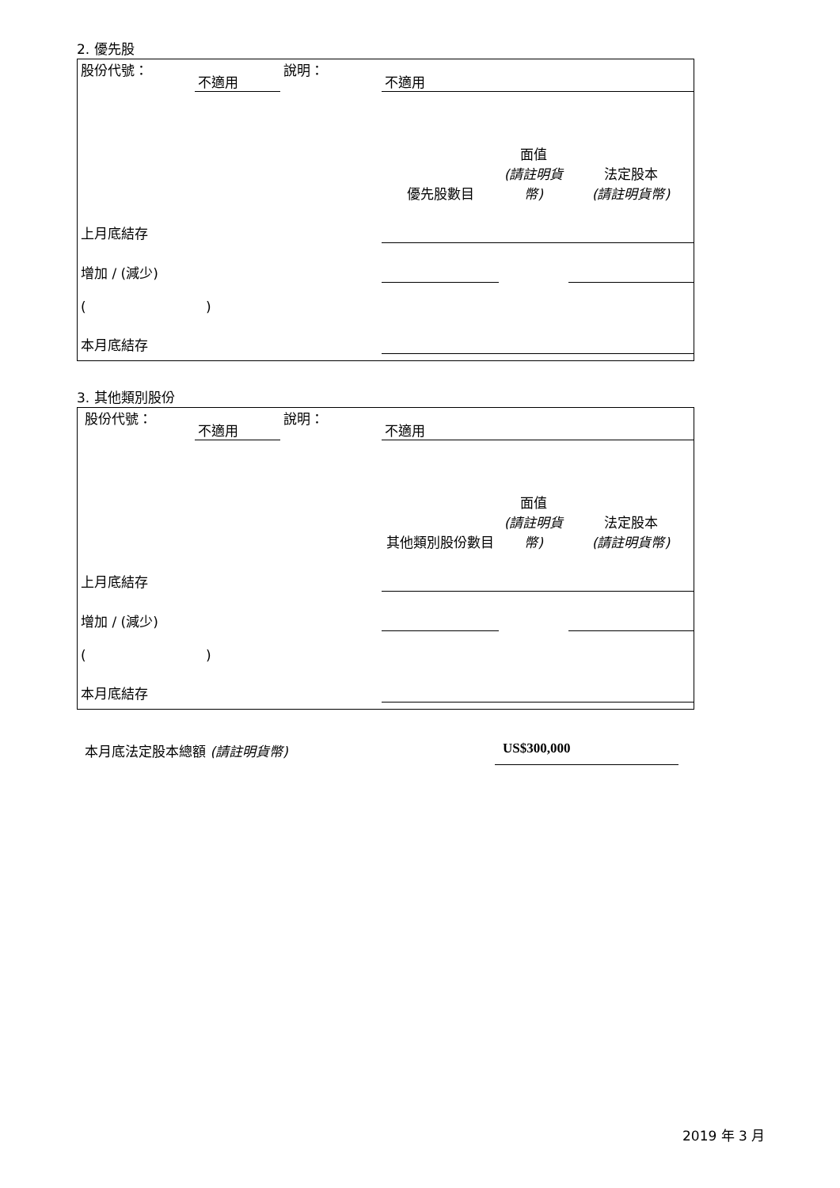2. 優先股
| 股份代號： | 不適用 | 說明： | 不適用 | | |
| | | | 優先股數目 | 面值 (請註明貨幣) | 法定股本 (請註明貨幣) |
| 上月底結存 | | | | | |
| 增加 / (減少) | | | | | |
| ( ) | | | | | |
| 本月底結存 | | | | | |
3. 其他類別股份
| 股份代號： | 不適用 | 說明： | 不適用 | | |
| | | | 其他類別股份數目 | 面值 (請註明貨幣) | 法定股本 (請註明貨幣) |
| 上月底結存 | | | | | |
| 增加 / (減少) | | | | | |
| ( ) | | | | | |
| 本月底結存 | | | | | |
本月底法定股本總額 (請註明貨幣) US$300,000
2019 年 3 月